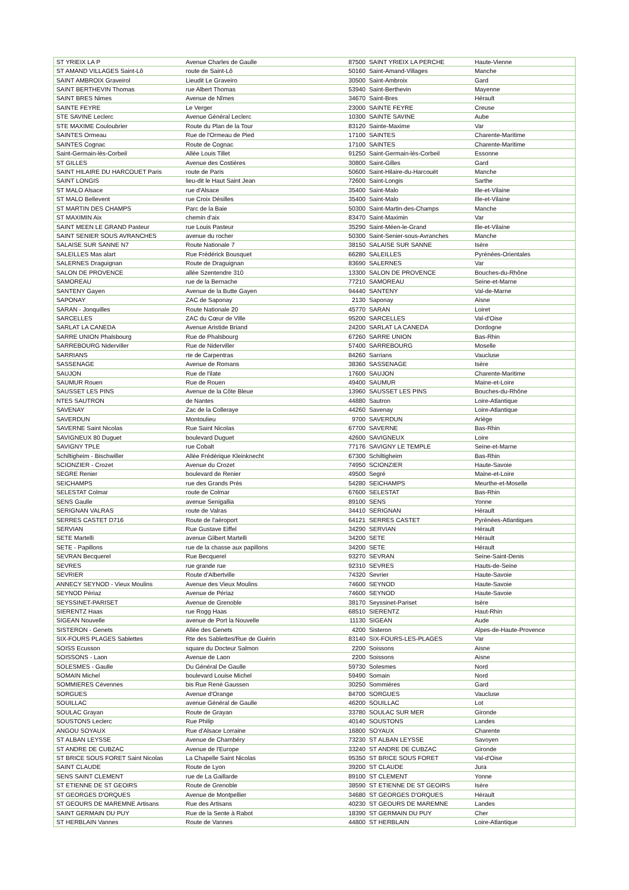| ST YRIEIX LA P | Avenue Charles de Gaulle | 87500 | SAINT YRIEIX LA PERCHE | Haute-Vienne |
| ST AMAND VILLAGES Saint-Lô | route de Saint-Lô | 50160 | Saint-Amand-Villages | Manche |
| SAINT AMBROIX Graveirol | Lieudit Le Graveiro | 30500 | Saint-Ambroix | Gard |
| SAINT BERTHEVIN Thomas | rue Albert Thomas | 53940 | Saint-Berthevin | Mayenne |
| SAINT BRES Nimes | Avenue de Nîmes | 34670 | Saint-Bres | Hérault |
| SAINTE FEYRE | Le Verger | 23000 | SAINTE FEYRE | Creuse |
| STE SAVINE Leclerc | Avenue Général Leclerc | 10300 | SAINTE SAVINE | Aube |
| STE MAXIME Couloubrier | Route du Plan de la Tour | 83120 | Sainte-Maxime | Var |
| SAINTES Ormeau | Rue de l'Ormeau de Pied | 17100 | SAINTES | Charente-Maritime |
| SAINTES Cognac | Route de Cognac | 17100 | SAINTES | Charente-Maritime |
| Saint-Germain-lès-Corbeil | Allée Louis Tillet | 91250 | Saint-Germain-lès-Corbeil | Essonne |
| ST GILLES | Avenue des Costières | 30800 | Saint-Gilles | Gard |
| SAINT HILAIRE DU HARCOUET Paris | route de Paris | 50600 | Saint-Hilaire-du-Harcouët | Manche |
| SAINT LONGIS | lieu-dit le Haut Saint Jean | 72600 | Saint-Longis | Sarthe |
| ST MALO Alsace | rue d'Alsace | 35400 | Saint-Malo | Ille-et-Vilaine |
| ST MALO Bellevent | rue Croix Désilles | 35400 | Saint-Malo | Ille-et-Vilaine |
| ST MARTIN DES CHAMPS | Parc de la Baie | 50300 | Saint-Martin-des-Champs | Manche |
| ST MAXIMIN Aix | chemin d'aix | 83470 | Saint-Maximin | Var |
| SAINT MEEN LE GRAND Pasteur | rue Louis Pasteur | 35290 | Saint-Méen-le-Grand | Ille-et-Vilaine |
| SAINT SENIER SOUS AVRANCHES | avenue du rocher | 50300 | Saint-Senier-sous-Avranches | Manche |
| SALAISE SUR SANNE N7 | Route Nationale 7 | 38150 | SALAISE SUR SANNE | Isère |
| SALEILLES Mas alart | Rue Frédérick Bousquet | 66280 | SALEILLES | Pyrénées-Orientales |
| SALERNES Draguignan | Route de Draguignan | 83690 | SALERNES | Var |
| SALON DE PROVENCE | allée Szentendre 310 | 13300 | SALON DE PROVENCE | Bouches-du-Rhône |
| SAMOREAU | rue de la Bernache | 77210 | SAMOREAU | Seine-et-Marne |
| SANTENY Gayen | Avenue de la Butte Gayen | 94440 | SANTENY | Val-de-Marne |
| SAPONAY | ZAC de Saponay | 2130 | Saponay | Aisne |
| SARAN - Jonquilles | Route Nationale 20 | 45770 | SARAN | Loiret |
| SARCELLES | ZAC du Cœur de Ville | 95200 | SARCELLES | Val-d'Oise |
| SARLAT LA CANEDA | Avenue Aristide Briand | 24200 | SARLAT LA CANEDA | Dordogne |
| SARRE UNION Phalsbourg | Rue de Phalsbourg | 67260 | SARRE UNION | Bas-Rhin |
| SARREBOURG Niderviller | Rue de Niderviller | 57400 | SARREBOURG | Moselle |
| SARRIANS | rte de Carpentras | 84260 | Sarrians | Vaucluse |
| SASSENAGE | Avenue de Romans | 38360 | SASSENAGE | Isère |
| SAUJON | Rue de l'ilate | 17600 | SAUJON | Charente-Maritime |
| SAUMUR Rouen | Rue de Rouen | 49400 | SAUMUR | Maine-et-Loire |
| SAUSSET LES PINS | Avenue de la Côte Bleue | 13960 | SAUSSET LES PINS | Bouches-du-Rhône |
| NTES SAUTRON | de Nantes | 44880 | Sautron | Loire-Atlantique |
| SAVENAY | Zac de la Colleraye | 44260 | Savenay | Loire-Atlantique |
| SAVERDUN | Montoulieu | 9700 | SAVERDUN | Ariège |
| SAVERNE Saint Nicolas | Rue Saint Nicolas | 67700 | SAVERNE | Bas-Rhin |
| SAVIGNEUX 80 Duguet | boulevard Duguet | 42600 | SAVIGNEUX | Loire |
| SAVIGNY TPLE | rue Cobalt | 77176 | SAVIGNY LE TEMPLE | Seine-et-Marne |
| Schiltigheim - Bischwiller | Allée Frédérique Kleinknecht | 67300 | Schiltigheim | Bas-Rhin |
| SCIONZIER - Crozet | Avenue du Crozet | 74950 | SCIONZIER | Haute-Savoie |
| SEGRE Renier | boulevard de Renier | 49500 | Segré | Maine-et-Loire |
| SEICHAMPS | rue des Grands Près | 54280 | SEICHAMPS | Meurthe-et-Moselle |
| SELESTAT Colmar | route de Colmar | 67600 | SELESTAT | Bas-Rhin |
| SENS Gaulle | avenue Senigallia | 89100 | SENS | Yonne |
| SERIGNAN VALRAS | route de Valras | 34410 | SERIGNAN | Hérault |
| SERRES CASTET D716 | Route de l'aéroport | 64121 | SERRES CASTET | Pyrénées-Atlantiques |
| SERVIAN | Rue Gustave Eiffel | 34290 | SERVIAN | Hérault |
| SETE Martelli | avenue Gilbert Martelli | 34200 | SETE | Hérault |
| SETE - Papillons | rue de la chasse aux papillons | 34200 | SETE | Hérault |
| SEVRAN Becquerel | Rue Becquerel | 93270 | SEVRAN | Seine-Saint-Denis |
| SEVRES | rue grande rue | 92310 | SEVRES | Hauts-de-Seine |
| SEVRIER | Route d'Albertville | 74320 | Sevrier | Haute-Savoie |
| ANNECY SEYNOD - Vieux Moulins | Avenue des Vieux Moulins | 74600 | SEYNOD | Haute-Savoie |
| SEYNOD Périaz | Avenue de Périaz | 74600 | SEYNOD | Haute-Savoie |
| SEYSSINET-PARISET | Avenue de Grenoble | 38170 | Seyssinet-Pariset | Isère |
| SIERENTZ Haas | rue Rogg Haas | 68510 | SIERENTZ | Haut-Rhin |
| SIGEAN Nouvelle | avenue de Port la Nouvelle | 11130 | SIGEAN | Aude |
| SISTERON - Genets | Allée des Genets | 4200 | Sisteron | Alpes-de-Haute-Provence |
| SIX-FOURS PLAGES Sablettes | Rte des Sablettes/Rue de Guérin | 83140 | SIX-FOURS-LES-PLAGES | Var |
| SOISS Ecusson | square du Docteur Salmon | 2200 | Soissons | Aisne |
| SOISSONS - Laon | Avenue de Laon | 2200 | Soissons | Aisne |
| SOLESMES - Gaulle | Du Général De Gaulle | 59730 | Solesmes | Nord |
| SOMAIN Michel | boulevard Louise Michel | 59490 | Somain | Nord |
| SOMMIERES Cévennes | bis Rue René Gaussen | 30250 | Sommières | Gard |
| SORGUES | Avenue d'Orange | 84700 | SORGUES | Vaucluse |
| SOUILLAC | avenue Général de Gaulle | 46200 | SOUILLAC | Lot |
| SOULAC Grayan | Route de Grayan | 33780 | SOULAC SUR MER | Gironde |
| SOUSTONS Leclerc | Rue Philip | 40140 | SOUSTONS | Landes |
| ANGOU SOYAUX | Rue d'Alsace Lorraine | 16800 | SOYAUX | Charente |
| ST ALBAN LEYSSE | Avenue de Chambéry | 73230 | ST ALBAN LEYSSE | Savoyen |
| ST ANDRE DE CUBZAC | Avenue de l'Europe | 33240 | ST ANDRE DE CUBZAC | Gironde |
| ST BRICE SOUS FORET Saint Nicolas | La Chapelle Saint Nicolas | 95350 | ST BRICE SOUS FORET | Val-d'Oise |
| SAINT CLAUDE | Route de Lyon | 39200 | ST CLAUDE | Jura |
| SENS SAINT CLEMENT | rue de La Gaillarde | 89100 | ST CLEMENT | Yonne |
| ST ETIENNE DE ST GEOIRS | Route de Grenoble | 38590 | ST ETIENNE DE ST GEOIRS | Isère |
| ST GEORGES D'ORQUES | Avenue de Montpellier | 34680 | ST GEORGES D'ORQUES | Hérault |
| ST GEOURS DE MAREMNE Artisans | Rue des Artisans | 40230 | ST GEOURS DE MAREMNE | Landes |
| SAINT GERMAIN DU PUY | Rue de la Sente à Rabot | 18390 | ST GERMAIN DU PUY | Cher |
| ST HERBLAIN Vannes | Route de Vannes | 44800 | ST HERBLAIN | Loire-Atlantique |